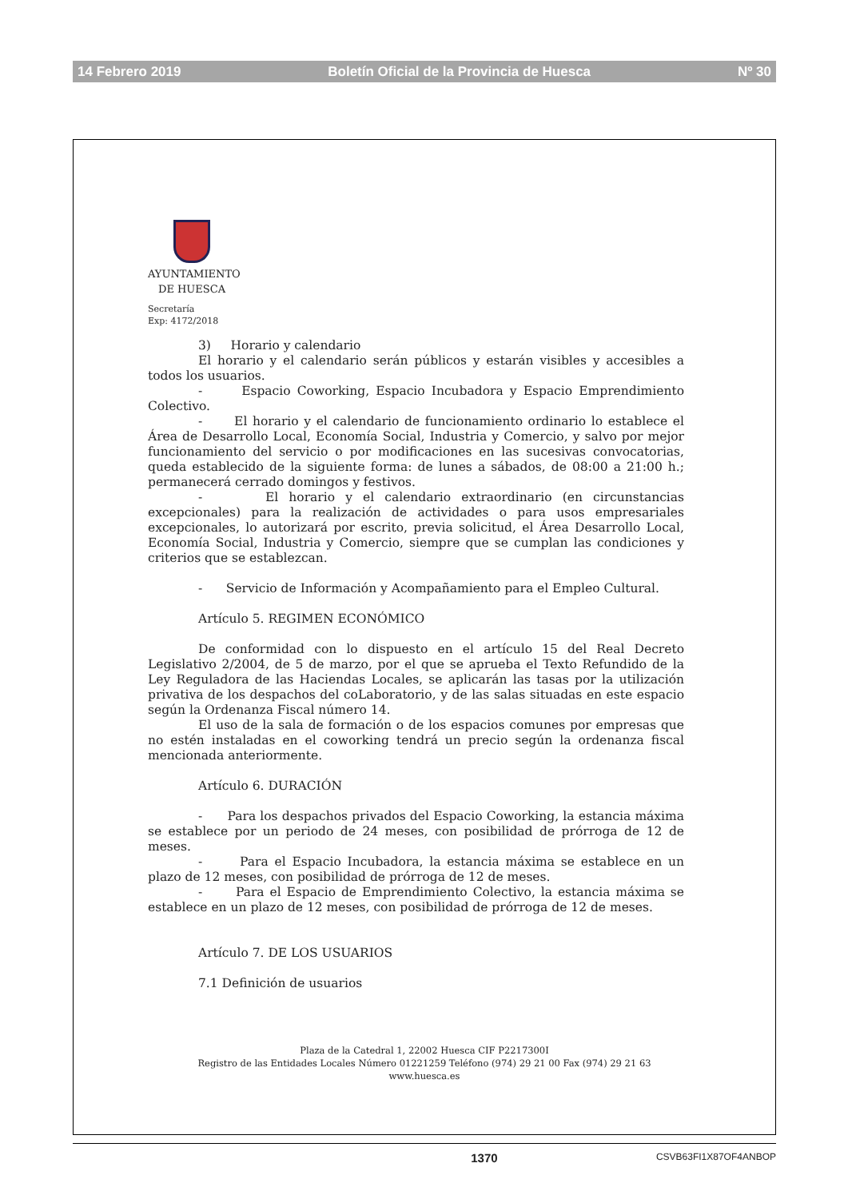14 Febrero 2019 Boletín Oficial de la Provincia de Huesca Nº 30
AYUNTAMIENTO
DE HUESCA
Secretaría
Exp: 4172/2018
3) Horario y calendario
El horario y el calendario serán públicos y estarán visibles y accesibles a todos los usuarios.
- Espacio Coworking, Espacio Incubadora y Espacio Emprendimiento Colectivo.
- El horario y el calendario de funcionamiento ordinario lo establece el Área de Desarrollo Local, Economía Social, Industria y Comercio, y salvo por mejor funcionamiento del servicio o por modificaciones en las sucesivas convocatorias, queda establecido de la siguiente forma: de lunes a sábados, de 08:00 a 21:00 h.; permanecerá cerrado domingos y festivos.
- El horario y el calendario extraordinario (en circunstancias excepcionales) para la realización de actividades o para usos empresariales excepcionales, lo autorizará por escrito, previa solicitud, el Área Desarrollo Local, Economía Social, Industria y Comercio, siempre que se cumplan las condiciones y criterios que se establezcan.
- Servicio de Información y Acompañamiento para el Empleo Cultural.
Artículo 5. REGIMEN ECONÓMICO
De conformidad con lo dispuesto en el artículo 15 del Real Decreto Legislativo 2/2004, de 5 de marzo, por el que se aprueba el Texto Refundido de la Ley Reguladora de las Haciendas Locales, se aplicarán las tasas por la utilización privativa de los despachos del coLaboratorio, y de las salas situadas en este espacio según la Ordenanza Fiscal número 14.
El uso de la sala de formación o de los espacios comunes por empresas que no estén instaladas en el coworking tendrá un precio según la ordenanza fiscal mencionada anteriormente.
Artículo 6. DURACIÓN
- Para los despachos privados del Espacio Coworking, la estancia máxima se establece por un periodo de 24 meses, con posibilidad de prórroga de 12 de meses.
- Para el Espacio Incubadora, la estancia máxima se establece en un plazo de 12 meses, con posibilidad de prórroga de 12 de meses.
- Para el Espacio de Emprendimiento Colectivo, la estancia máxima se establece en un plazo de 12 meses, con posibilidad de prórroga de 12 de meses.
Artículo 7. DE LOS USUARIOS
7.1 Definición de usuarios
Plaza de la Catedral 1, 22002 Huesca CIF P2217300I
Registro de las Entidades Locales Número 01221259 Teléfono (974) 29 21 00 Fax (974) 29 21 63
www.huesca.es
1370 CSVB63FI1X87OF4ANBOP